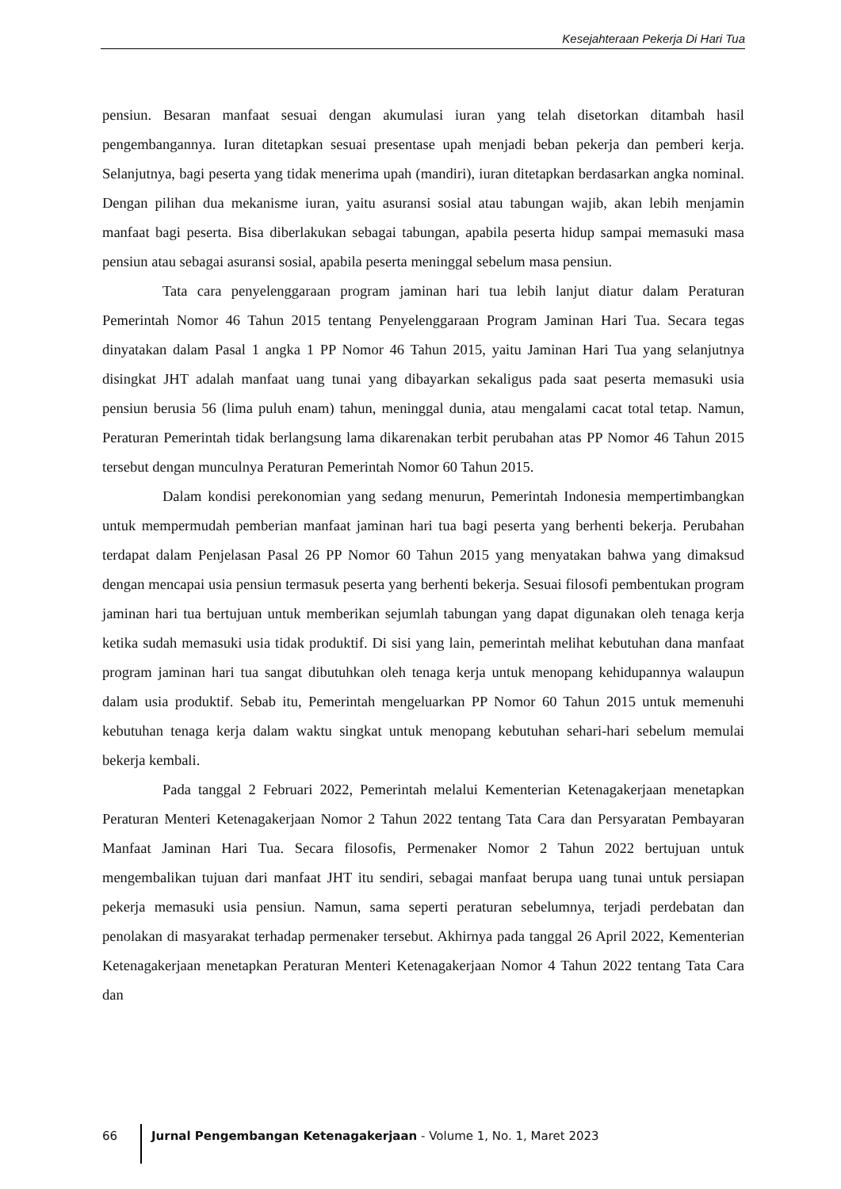Kesejahteraan Pekerja Di Hari Tua
pensiun. Besaran manfaat sesuai dengan akumulasi iuran yang telah disetorkan ditambah hasil pengembangannya. Iuran ditetapkan sesuai presentase upah menjadi beban pekerja dan pemberi kerja. Selanjutnya, bagi peserta yang tidak menerima upah (mandiri), iuran ditetapkan berdasarkan angka nominal. Dengan pilihan dua mekanisme iuran, yaitu asuransi sosial atau tabungan wajib, akan lebih menjamin manfaat bagi peserta. Bisa diberlakukan sebagai tabungan, apabila peserta hidup sampai memasuki masa pensiun atau sebagai asuransi sosial, apabila peserta meninggal sebelum masa pensiun.
Tata cara penyelenggaraan program jaminan hari tua lebih lanjut diatur dalam Peraturan Pemerintah Nomor 46 Tahun 2015 tentang Penyelenggaraan Program Jaminan Hari Tua. Secara tegas dinyatakan dalam Pasal 1 angka 1 PP Nomor 46 Tahun 2015, yaitu Jaminan Hari Tua yang selanjutnya disingkat JHT adalah manfaat uang tunai yang dibayarkan sekaligus pada saat peserta memasuki usia pensiun berusia 56 (lima puluh enam) tahun, meninggal dunia, atau mengalami cacat total tetap. Namun, Peraturan Pemerintah tidak berlangsung lama dikarenakan terbit perubahan atas PP Nomor 46 Tahun 2015 tersebut dengan munculnya Peraturan Pemerintah Nomor 60 Tahun 2015.
Dalam kondisi perekonomian yang sedang menurun, Pemerintah Indonesia mempertimbangkan untuk mempermudah pemberian manfaat jaminan hari tua bagi peserta yang berhenti bekerja. Perubahan terdapat dalam Penjelasan Pasal 26 PP Nomor 60 Tahun 2015 yang menyatakan bahwa yang dimaksud dengan mencapai usia pensiun termasuk peserta yang berhenti bekerja. Sesuai filosofi pembentukan program jaminan hari tua bertujuan untuk memberikan sejumlah tabungan yang dapat digunakan oleh tenaga kerja ketika sudah memasuki usia tidak produktif. Di sisi yang lain, pemerintah melihat kebutuhan dana manfaat program jaminan hari tua sangat dibutuhkan oleh tenaga kerja untuk menopang kehidupannya walaupun dalam usia produktif. Sebab itu, Pemerintah mengeluarkan PP Nomor 60 Tahun 2015 untuk memenuhi kebutuhan tenaga kerja dalam waktu singkat untuk menopang kebutuhan sehari-hari sebelum memulai bekerja kembali.
Pada tanggal 2 Februari 2022, Pemerintah melalui Kementerian Ketenagakerjaan menetapkan Peraturan Menteri Ketenagakerjaan Nomor 2 Tahun 2022 tentang Tata Cara dan Persyaratan Pembayaran Manfaat Jaminan Hari Tua. Secara filosofis, Permenaker Nomor 2 Tahun 2022 bertujuan untuk mengembalikan tujuan dari manfaat JHT itu sendiri, sebagai manfaat berupa uang tunai untuk persiapan pekerja memasuki usia pensiun. Namun, sama seperti peraturan sebelumnya, terjadi perdebatan dan penolakan di masyarakat terhadap permenaker tersebut. Akhirnya pada tanggal 26 April 2022, Kementerian Ketenagakerjaan menetapkan Peraturan Menteri Ketenagakerjaan Nomor 4 Tahun 2022 tentang Tata Cara dan
66 Jurnal Pengembangan Ketenagakerjaan - Volume 1, No. 1, Maret 2023